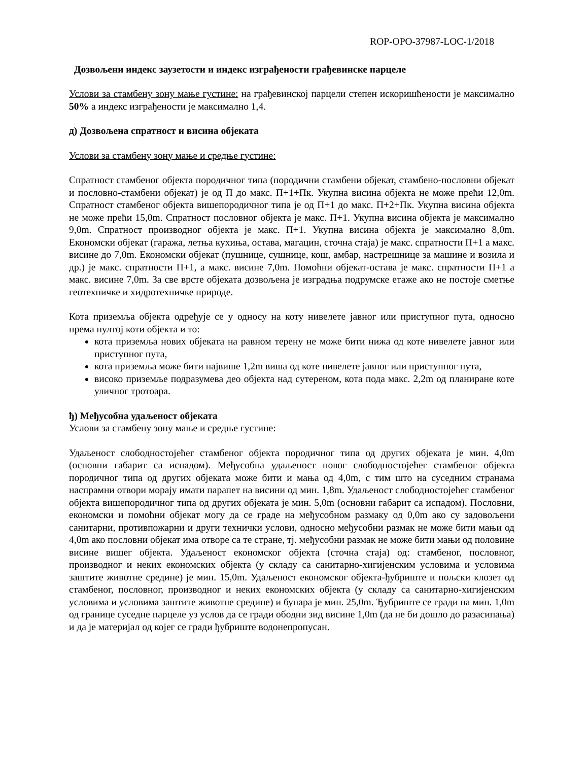ROP-OPO-37987-LOC-1/2018
Дозвољени индекс заузетости и индекс изграђености грађевинске парцеле
Услови за стамбену зону мање густине: на грађевинској парцели степен искоришћености је максимално 50% а индекс изграђености је максимално 1,4.
д) Дозвољена спратност и висина објеката
Услови за стамбену зону мање и средње густине:
Спратност стамбеног објекта породичног типа (породични стамбени објекат, стамбено-пословни објекат и пословно-стамбени објекат) је од П до макс. П+1+Пк. Укупна висина објекта не може прећи 12,0m. Спратност стамбеног објекта вишепородичног типа је од П+1 до макс. П+2+Пк. Укупна висина објекта не може прећи 15,0m. Спратност пословног објекта је макс. П+1. Укупна висина објекта је максимално 9,0m. Спратност производног објекта је макс. П+1. Укупна висина објекта је максимално 8,0m. Економски објекат (гаража, летња кухиња, остава, магацин, сточна стаја) је макс. спратности П+1 а макс. висине до 7,0m. Економски објекат (пушнице, сушнице, кош, амбар, настрешнице за машине и возила и др.) је макс. спратности П+1, а макс. висине 7,0m. Помоћни објекат-остава је макс. спратности П+1 а макс. висине 7,0m. За све врсте објеката дозвољена је изградња подрумске етаже ако не постоје сметње геотехничке и хидротехничке природе.
Кота приземља објекта одређује се у односу на коту нивелете јавног или приступног пута, односно према нултој коти објекта и то:
кота приземља нових објеката на равном терену не може бити нижа од коте нивелете јавног или приступног пута,
кота приземља може бити највише 1,2m виша од коте нивелете јавног или приступног пута,
високо приземље подразумева део објекта над сутереном, кота пода макс. 2,2m од планиране коте уличног тротоара.
ђ) Међусобна удаљеност објеката
Услови за стамбену зону мање и средње густине:
Удаљеност слободностојећег стамбеног објекта породичног типа од других објеката је мин. 4,0m (основни габарит са испадом). Међусобна удаљеност новог слободностојећег стамбеног објекта породичног типа од других објеката може бити и мања од 4,0m, с тим што на суседним странама наспрамни отвори морају имати парапет на висини од мин. 1,8m. Удаљеност слободностојећег стамбеног објекта вишепородичног типа од других објеката је мин. 5,0m (основни габарит са испадом). Пословни, економски и помоћни објекат могу да се граде на међусобном размаку од 0,0m ако су задовољени санитарни, противпожарни и други технички услови, односно међусобни размак не може бити мањи од 4,0m ако пословни објекат има отворе са те стране, тј. међусобни размак не може бити мањи од половине висине вишег објекта. Удаљеност економског објекта (сточна стаја) од: стамбеног, пословног, производног и неких економских објекта (у складу са санитарно-хигијенским условима и условима заштите животне средине) је мин. 15,0m. Удаљеност економског објекта-ђубриште и пољски клозет од стамбеног, пословног, производног и неких економских објекта (у складу са санитарно-хигијенским условима и условима заштите животне средине) и бунара је мин. 25,0m. Ђубриште се гради на мин. 1,0m од границе суседне парцеле уз услов да се гради ободни зид висине 1,0m (да не би дошло до разасипања) и да је материјал од којег се гради ђубриште водонепропусан.